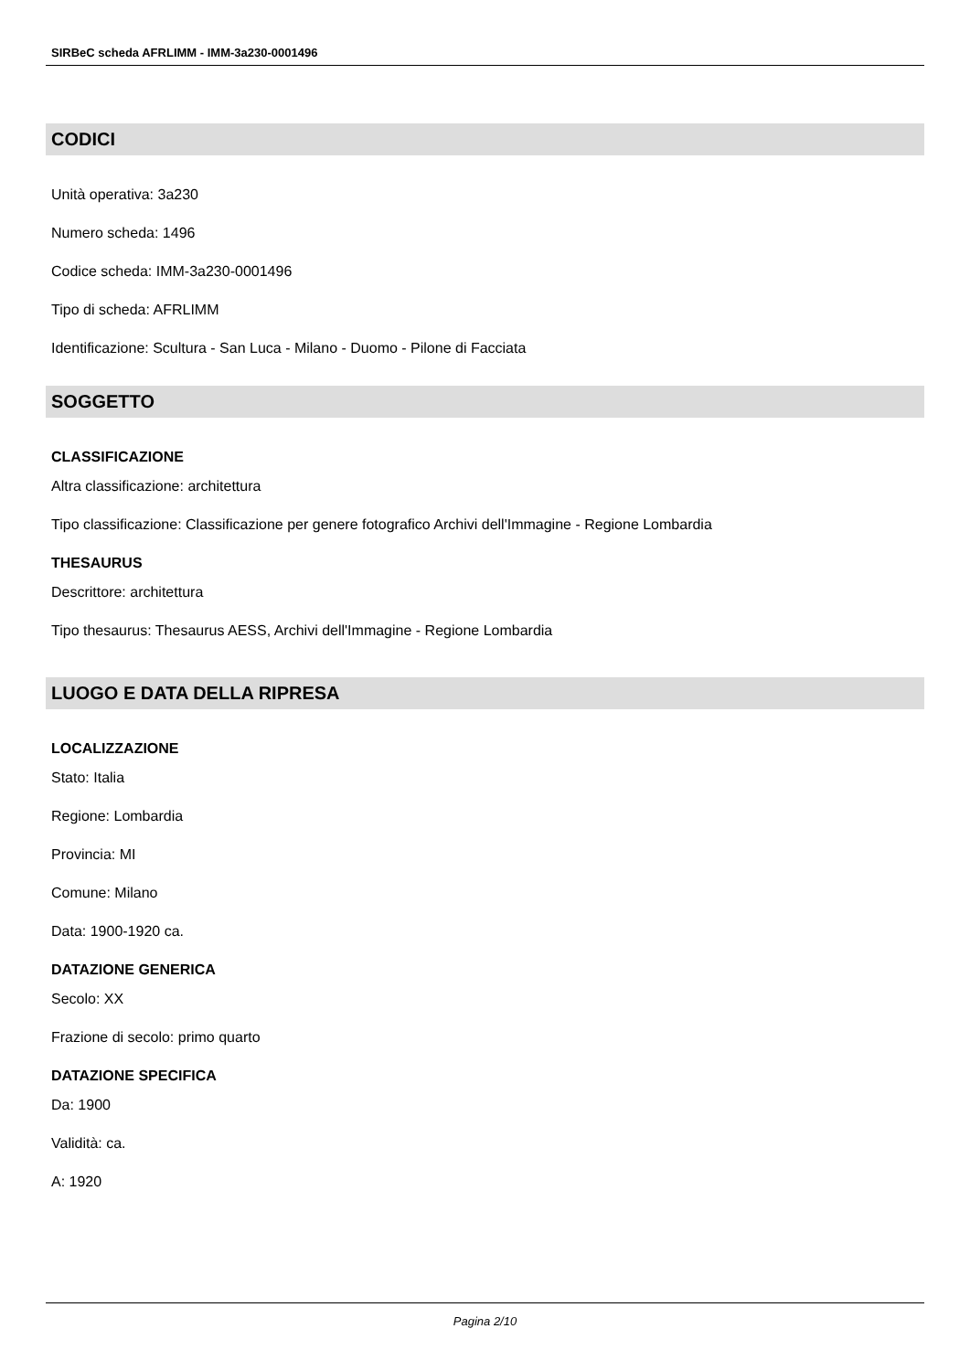SIRBeC scheda AFRLIMM - IMM-3a230-0001496
CODICI
Unità operativa: 3a230
Numero scheda: 1496
Codice scheda: IMM-3a230-0001496
Tipo di scheda: AFRLIMM
Identificazione: Scultura - San Luca - Milano - Duomo - Pilone di Facciata
SOGGETTO
CLASSIFICAZIONE
Altra classificazione: architettura
Tipo classificazione: Classificazione per genere fotografico Archivi dell'Immagine - Regione Lombardia
THESAURUS
Descrittore: architettura
Tipo thesaurus: Thesaurus AESS, Archivi dell'Immagine - Regione Lombardia
LUOGO E DATA DELLA RIPRESA
LOCALIZZAZIONE
Stato: Italia
Regione: Lombardia
Provincia: MI
Comune: Milano
Data: 1900-1920 ca.
DATAZIONE GENERICA
Secolo: XX
Frazione di secolo: primo quarto
DATAZIONE SPECIFICA
Da: 1900
Validità: ca.
A: 1920
Pagina 2/10